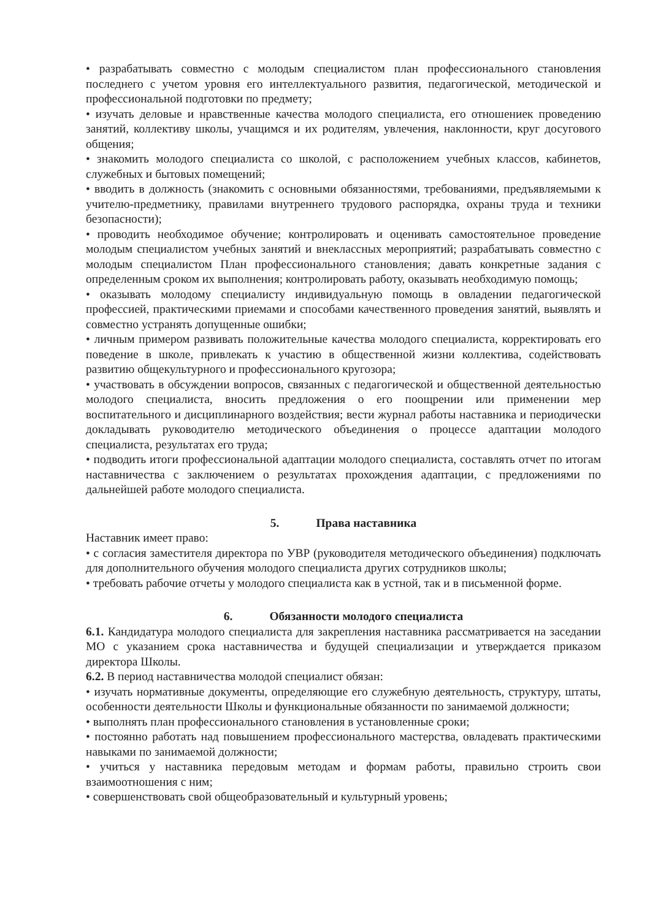• разрабатывать совместно с молодым специалистом план профессионального становления последнего с учетом уровня его интеллектуального развития, педагогической, методической и профессиональной подготовки по предмету;
• изучать деловые и нравственные качества молодого специалиста, его отношениек проведению занятий, коллективу школы, учащимся и их родителям, увлечения, наклонности, круг досугового общения;
• знакомить молодого специалиста со школой, с расположением учебных классов, кабинетов, служебных и бытовых помещений;
• вводить в должность (знакомить с основными обязанностями, требованиями, предъявляемыми к учителю-предметнику, правилами внутреннего трудового распорядка, охраны труда и техники безопасности);
• проводить необходимое обучение; контролировать и оценивать самостоятельное проведение молодым специалистом учебных занятий и внеклассных мероприятий; разрабатывать совместно с молодым специалистом План профессионального становления; давать конкретные задания с определенным сроком их выполнения; контролировать работу, оказывать необходимую помощь;
• оказывать молодому специалисту индивидуальную помощь в овладении педагогической профессией, практическими приемами и способами качественного проведения занятий, выявлять и совместно устранять допущенные ошибки;
• личным примером развивать положительные качества молодого специалиста, корректировать его поведение в школе, привлекать к участию в общественной жизни коллектива, содействовать развитию общекультурного и профессионального кругозора;
• участвовать в обсуждении вопросов, связанных с педагогической и общественной деятельностью молодого специалиста, вносить предложения о его поощрении или применении мер воспитательного и дисциплинарного воздействия; вести журнал работы наставника и периодически докладывать руководителю методического объединения о процессе адаптации молодого специалиста, результатах его труда;
• подводить итоги профессиональной адаптации молодого специалиста, составлять отчет по итогам наставничества с заключением о результатах прохождения адаптации, с предложениями по дальнейшей работе молодого специалиста.
5. Права наставника
Наставник имеет право:
• с согласия заместителя директора по УВР (руководителя методического объединения) подключать для дополнительного обучения молодого специалиста других сотрудников школы;
• требовать рабочие отчеты у молодого специалиста как в устной, так и в письменной форме.
6. Обязанности молодого специалиста
6.1. Кандидатура молодого специалиста для закрепления наставника рассматривается на заседании МО с указанием срока наставничества и будущей специализации и утверждается приказом директора Школы.
6.2. В период наставничества молодой специалист обязан:
• изучать нормативные документы, определяющие его служебную деятельность, структуру, штаты, особенности деятельности Школы и функциональные обязанности по занимаемой должности;
• выполнять план профессионального становления в установленные сроки;
• постоянно работать над повышением профессионального мастерства, овладевать практическими навыками по занимаемой должности;
• учиться у наставника передовым методам и формам работы, правильно строить свои взаимоотношения с ним;
• совершенствовать свой общеобразовательный и культурный уровень;